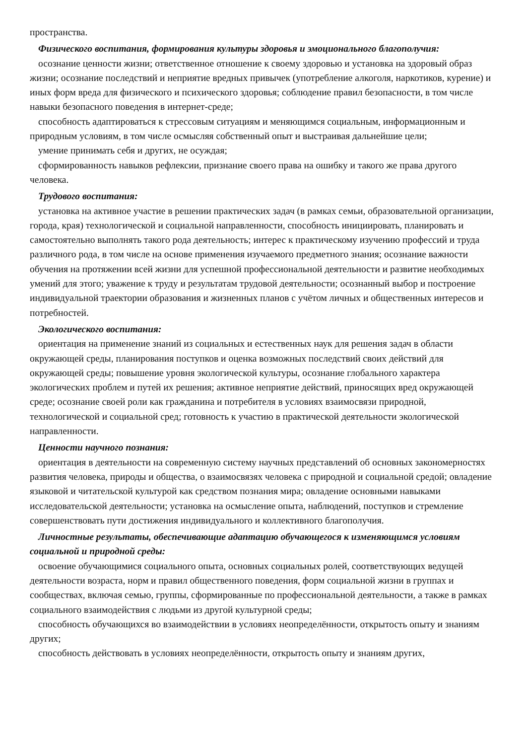пространства.
Физического воспитания, формирования культуры здоровья и эмоционального благополучия:
осознание ценности жизни; ответственное отношение к своему здоровью и установка на здоровый образ жизни; осознание последствий и неприятие вредных привычек (употребление алкоголя, наркотиков, курение) и иных форм вреда для физического и психического здоровья; соблюдение правил безопасности, в том числе навыки безопасного поведения в интернет-среде;
способность адаптироваться к стрессовым ситуациям и меняющимся социальным, информационным и природным условиям, в том числе осмысляя собственный опыт и выстраивая дальнейшие цели;
умение принимать себя и других, не осуждая;
сформированность навыков рефлексии, признание своего права на ошибку и такого же права другого человека.
Трудового воспитания:
установка на активное участие в решении практических задач (в рамках семьи, образовательной организации, города, края) технологической и социальной направленности, способность инициировать, планировать и самостоятельно выполнять такого рода деятельность; интерес к практическому изучению профессий и труда различного рода, в том числе на основе применения изучаемого предметного знания; осознание важности обучения на протяжении всей жизни для успешной профессиональной деятельности и развитие необходимых умений для этого; уважение к труду и результатам трудовой деятельности; осознанный выбор и построение индивидуальной траектории образования и жизненных планов с учётом личных и общественных интересов и потребностей.
Экологического воспитания:
ориентация на применение знаний из социальных и естественных наук для решения задач в области окружающей среды, планирования поступков и оценка возможных последствий своих действий для окружающей среды; повышение уровня экологической культуры, осознание глобального характера экологических проблем и путей их решения; активное неприятие действий, приносящих вред окружающей среде; осознание своей роли как гражданина и потребителя в условиях взаимосвязи природной, технологической и социальной сред; готовность к участию в практической деятельности экологической направленности.
Ценности научного познания:
ориентация в деятельности на современную систему научных представлений об основных закономерностях развития человека, природы и общества, о взаимосвязях человека с природной и социальной средой; овладение языковой и читательской культурой как средством познания мира; овладение основными навыками исследовательской деятельности; установка на осмысление опыта, наблюдений, поступков и стремление совершенствовать пути достижения индивидуального и коллективного благополучия.
Личностные результаты, обеспечивающие адаптацию обучающегося к изменяющимся условиям социальной и природной среды:
освоение обучающимися социального опыта, основных социальных ролей, соответствующих ведущей деятельности возраста, норм и правил общественного поведения, форм социальной жизни в группах и сообществах, включая семью, группы, сформированные по профессиональной деятельности, а также в рамках социального взаимодействия с людьми из другой культурной среды;
способность обучающихся во взаимодействии в условиях неопределённости, открытость опыту и знаниям других;
способность действовать в условиях неопределённости, открытость опыту и знаниям других,